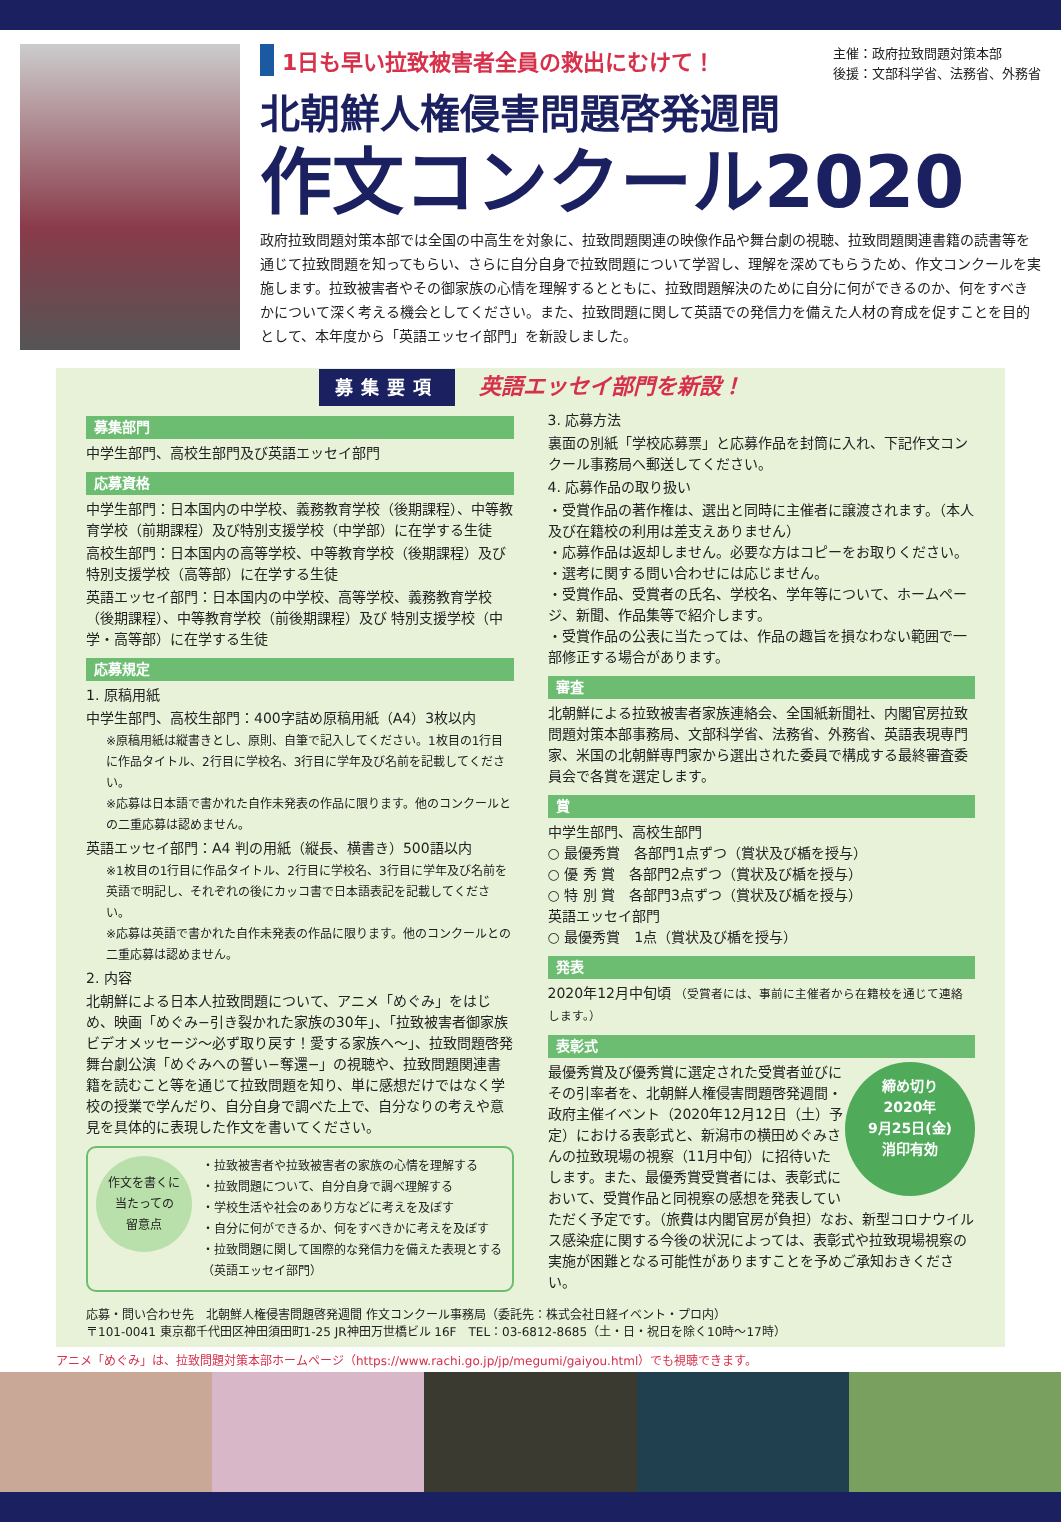主催：政府拉致問題対策本部
後援：文部科学省、法務省、外務省
1日も早い拉致被害者全員の救出にむけて！
北朝鮮人権侵害問題啓発週間
作文コンクール2020
政府拉致問題対策本部では全国の中高生を対象に、拉致問題関連の映像作品や舞台劇の視聴、拉致問題関連書籍の読書等を通じて拉致問題を知ってもらい、さらに自分自身で拉致問題について学習し、理解を深めてもらうため、作文コンクールを実施します。拉致被害者やその御家族の心情を理解するとともに、拉致問題解決のために自分に何ができるのか、何をすべきかについて深く考える機会としてください。また、拉致問題に関して英語での発信力を備えた人材の育成を促すことを目的として、本年度から「英語エッセイ部門」を新設しました。
募集要項 英語エッセイ部門を新設！
募集部門
中学生部門、高校生部門及び英語エッセイ部門
応募資格
中学生部門：日本国内の中学校、義務教育学校（後期課程）、中等教育学校（前期課程）及び特別支援学校（中学部）に在学する生徒
高校生部門：日本国内の高等学校、中等教育学校（後期課程）及び特別支援学校（高等部）に在学する生徒
英語エッセイ部門：日本国内の中学校、高等学校、義務教育学校（後期課程）、中等教育学校（前後期課程）及び 特別支援学校（中学・高等部）に在学する生徒
応募規定
1. 原稿用紙
中学生部門、高校生部門：400字詰め原稿用紙（A4）3枚以内
※原稿用紙は縦書きとし、原則、自筆で記入してください。1枚目の1行目に作品タイトル、2行目に学校名、3行目に学年及び名前を記載してください。
※応募は日本語で書かれた自作未発表の作品に限ります。他のコンクールとの二重応募は認めません。
英語エッセイ部門：A4 判の用紙（縦長、横書き）500語以内
※1枚目の1行目に作品タイトル、2行目に学校名、3行目に学年及び名前を英語で明記し、それぞれの後にカッコ書で日本語表記を記載してください。
※応募は英語で書かれた自作未発表の作品に限ります。他のコンクールとの二重応募は認めません。
2. 内容
北朝鮮による日本人拉致問題について、アニメ「めぐみ」をはじめ、映画「めぐみ−引き裂かれた家族の30年」、「拉致被害者御家族ビデオメッセージ〜必ず取り戻す！愛する家族へ〜」、拉致問題啓発舞台劇公演「めぐみへの誓い−奪還−」の視聴や、拉致問題関連書籍を読むこと等を通じて拉致問題を知り、単に感想だけではなく学校の授業で学んだり、自分自身で調べた上で、自分なりの考えや意見を具体的に表現した作文を書いてください。
作文を書くに
当たっての
留意点
・拉致被害者や拉致被害者の家族の心情を理解する
・拉致問題について、自分自身で調べ理解する
・学校生活や社会のあり方などに考えを及ぼす
・自分に何ができるか、何をすべきかに考えを及ぼす
・拉致問題に関して国際的な発信力を備えた表現とする（英語エッセイ部門）
3. 応募方法
裏面の別紙「学校応募票」と応募作品を封筒に入れ、下記作文コンクール事務局へ郵送してください。
4. 応募作品の取り扱い
・受賞作品の著作権は、選出と同時に主催者に譲渡されます。（本人及び在籍校の利用は差支えありません）
・応募作品は返却しません。必要な方はコピーをお取りください。
・選考に関する問い合わせには応じません。
・受賞作品、受賞者の氏名、学校名、学年等について、ホームページ、新聞、作品集等で紹介します。
・受賞作品の公表に当たっては、作品の趣旨を損なわない範囲で一部修正する場合があります。
審査
北朝鮮による拉致被害者家族連絡会、全国紙新聞社、内閣官房拉致問題対策本部事務局、文部科学省、法務省、外務省、英語表現専門家、米国の北朝鮮専門家から選出された委員で構成する最終審査委員会で各賞を選定します。
賞
中学生部門、高校生部門
○ 最優秀賞　各部門1点ずつ（賞状及び楯を授与）
○ 優 秀 賞　各部門2点ずつ（賞状及び楯を授与）
○ 特 別 賞　各部門3点ずつ（賞状及び楯を授与）
英語エッセイ部門
○ 最優秀賞　1点（賞状及び楯を授与）
発表
2020年12月中旬頃 （受賞者には、事前に主催者から在籍校を通じて連絡します。）
表彰式
締め切り
2020年
9月25日(金)
消印有効
最優秀賞及び優秀賞に選定された受賞者並びにその引率者を、北朝鮮人権侵害問題啓発週間・政府主催イベント（2020年12月12日（土）予定）における表彰式と、新潟市の横田めぐみさんの拉致現場の視察（11月中旬）に招待いたします。また、最優秀賞受賞者には、表彰式において、受賞作品と同視察の感想を発表していただく予定です。（旅費は内閣官房が負担）なお、新型コロナウイルス感染症に関する今後の状況によっては、表彰式や拉致現場視察の実施が困難となる可能性がありますことを予めご承知おきください。
応募・問い合わせ先　北朝鮮人権侵害問題啓発週間 作文コンクール事務局（委託先：株式会社日経イベント・プロ内）
〒101-0041 東京都千代田区神田須田町1-25 JR神田万世橋ビル 16F　TEL：03-6812-8685（土・日・祝日を除く10時〜17時）
アニメ「めぐみ」は、拉致問題対策本部ホームページ（https://www.rachi.go.jp/jp/megumi/gaiyou.html）でも視聴できます。